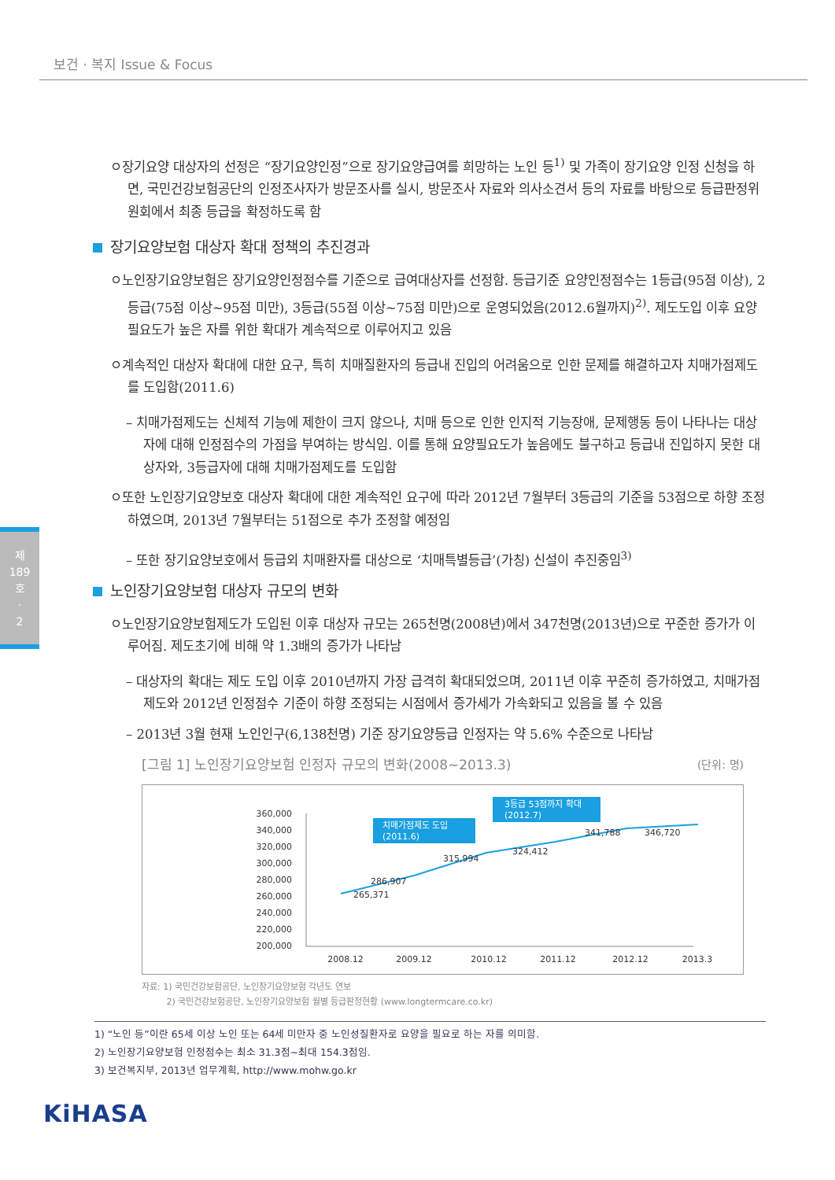보건 · 복지 Issue & Focus
제
189
호
·
2
ㅇ장기요양 대상자의 선정은 “장기요양인정”으로 장기요양급여를 희망하는 노인 등<sup>1)</sup> 및 가족이 장기요양 인정 신청을 하면, 국민건강보험공단의 인정조사자가 방문조사를 실시, 방문조사 자료와 의사소견서 등의 자료를 바탕으로 등급판정위원회에서 최종 등급을 확정하도록 함
장기요양보험 대상자 확대 정책의 추진경과
ㅇ노인장기요양보험은 장기요양인정점수를 기준으로 급여대상자를 선정함. 등급기준 요양인정점수는 1등급(95점 이상), 2등급(75점 이상~95점 미만), 3등급(55점 이상~75점 미만)으로 운영되었음(2012.6월까지)<sup>2)</sup>. 제도도입 이후 요양필요도가 높은 자를 위한 확대가 계속적으로 이루어지고 있음
ㅇ계속적인 대상자 확대에 대한 요구, 특히 치매질환자의 등급내 진입의 어려움으로 인한 문제를 해결하고자 치매가점제도를 도입함(2011.6)
– 치매가점제도는 신체적 기능에 제한이 크지 않으나, 치매 등으로 인한 인지적 기능장애, 문제행동 등이 나타나는 대상자에 대해 인정점수의 가점을 부여하는 방식임. 이를 통해 요양필요도가 높음에도 불구하고 등급내 진입하지 못한 대상자와, 3등급자에 대해 치매가점제도를 도입함
ㅇ또한 노인장기요양보호 대상자 확대에 대한 계속적인 요구에 따라 2012년 7월부터 3등급의 기준을 53점으로 하향 조정하였으며, 2013년 7월부터는 51점으로 추가 조정할 예정임
– 또한 장기요양보호에서 등급외 치매환자를 대상으로 ‘치매특별등급’(가칭) 신설이 추진중임<sup>3)</sup>
노인장기요양보험 대상자 규모의 변화
ㅇ노인장기요양보험제도가 도입된 이후 대상자 규모는 265천명(2008년)에서 347천명(2013년)으로 꾸준한 증가가 이루어짐. 제도초기에 비해 약 1.3배의 증가가 나타남
– 대상자의 확대는 제도 도입 이후 2010년까지 가장 급격히 확대되었으며, 2011년 이후 꾸준히 증가하였고, 치매가점제도와 2012년 인정점수 기준이 하향 조정되는 시점에서 증가세가 가속화되고 있음을 볼 수 있음
– 2013년 3월 현재 노인인구(6,138천명) 기준 장기요양등급 인정자는 약 5.6% 수준으로 나타남
[그림 1] 노인장기요양보험 인정자 규모의 변화(2008~2013.3) (단위: 명)
360,000
340,000
320,000
300,000
280,000
260,000
240,000
220,000
200,000
2008.12
2009.12
2010.12
2011.12
2012.12
2013.3
265,371
286,907
315,994
324,412
341,788
346,720
치매가점제도 도입
(2011.6)
3등급 53점까지 확대
(2012.7)
자료: 1) 국민건강보험공단, 노인장기요양보험 각년도 연보
2) 국민건강보험공단, 노인장기요양보험 월별 등급판정현황 (www.longtermcare.co.kr)
1) “노인 등”이란 65세 이상 노인 또는 64세 미만자 중 노인성질환자로 요양을 필요로 하는 자를 의미함.
2) 노인장기요양보험 인정점수는 최소 31.3점~최대 154.3점임.
3) 보건복지부, 2013년 업무계획, http://www.mohw.go.kr
KiHASA